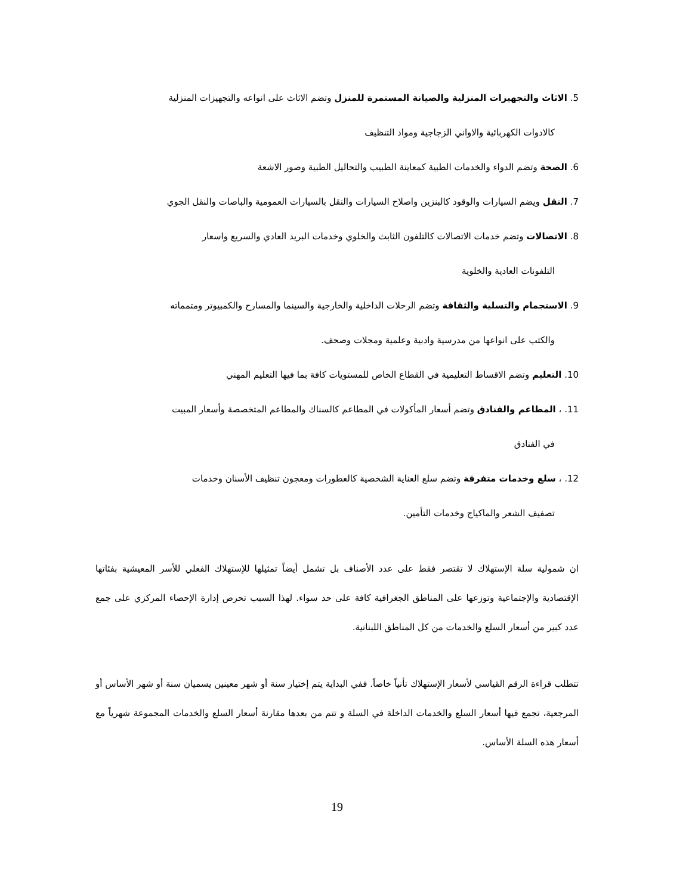5. الاثاث والتجهيزات المنزلية والصيانة المستمرة للمنزل وتضم الاثاث على انواعه والتجهيزات المنزلية
كالادوات الكهربائية والاواني الزجاجية ومواد التنظيف
6. الصحة وتضم الدواء والخدمات الطبية كمعاينة الطبيب والتحاليل الطبية وصور الاشعة
7. النقل ويضم السيارات والوقود كالبنزين واصلاح السيارات والنقل بالسيارات العمومية والباصات والنقل الجوي
8. الاتصالات وتضم خدمات الاتصالات كالتلفون الثابث والخلوي وخدمات البريد العادي والسريع واسعار
التلفونات العادية والخلوية
9. الاستجمام والتسلية والثقافة وتضم الرحلات الداخلية والخارجية والسينما والمسارح والكمبيوتر ومتمماته
والكتب على انواعها من مدرسية وادبية وعلمية ومجلات وصحف.
10. التعليم وتضم الاقساط التعليمية في القطاع الخاص للمستويات كافة بما فيها التعليم المهني
11. ، المطاعم والفنادق وتضم أسعار المأكولات في المطاعم كالسناك والمطاعم المتخصصة وأسعار المبيت
في الفنادق
12. ، سلع وخدمات متفرقة وتضم سلع العناية الشخصية كالعطورات ومعجون تنظيف الأسنان وخدمات
تصفيف الشعر والماكياج وخدمات التأمين.
ان شمولية سلة الإستهلاك لا تقتصر فقط على عدد الأصناف بل تشمل أيضاً تمثيلها للإستهلاك الفعلي للأسر المعيشية بفئاتها الإقتصادية والإجتماعية وتوزعها على المناطق الجغرافية كافة على حد سواء. لهذا السبب تحرص إدارة الإحصاء المركزي على جمع عدد كبير من أسعار السلع والخدمات من كل المناطق اللبنانية.
تتطلب قراءة الرقم القياسي لأسعار الإستهلاك تأنياً خاصاً. ففي البداية يتم إختيار سنة أو شهر معينين يسميان سنة أو شهر الأساس أو المرجعية، تجمع فيها أسعار السلع والخدمات الداخلة في السلة و تتم من بعدها مقارنة أسعار السلع والخدمات المجموعة شهرياً مع أسعار هذه السلة الأساس.
19